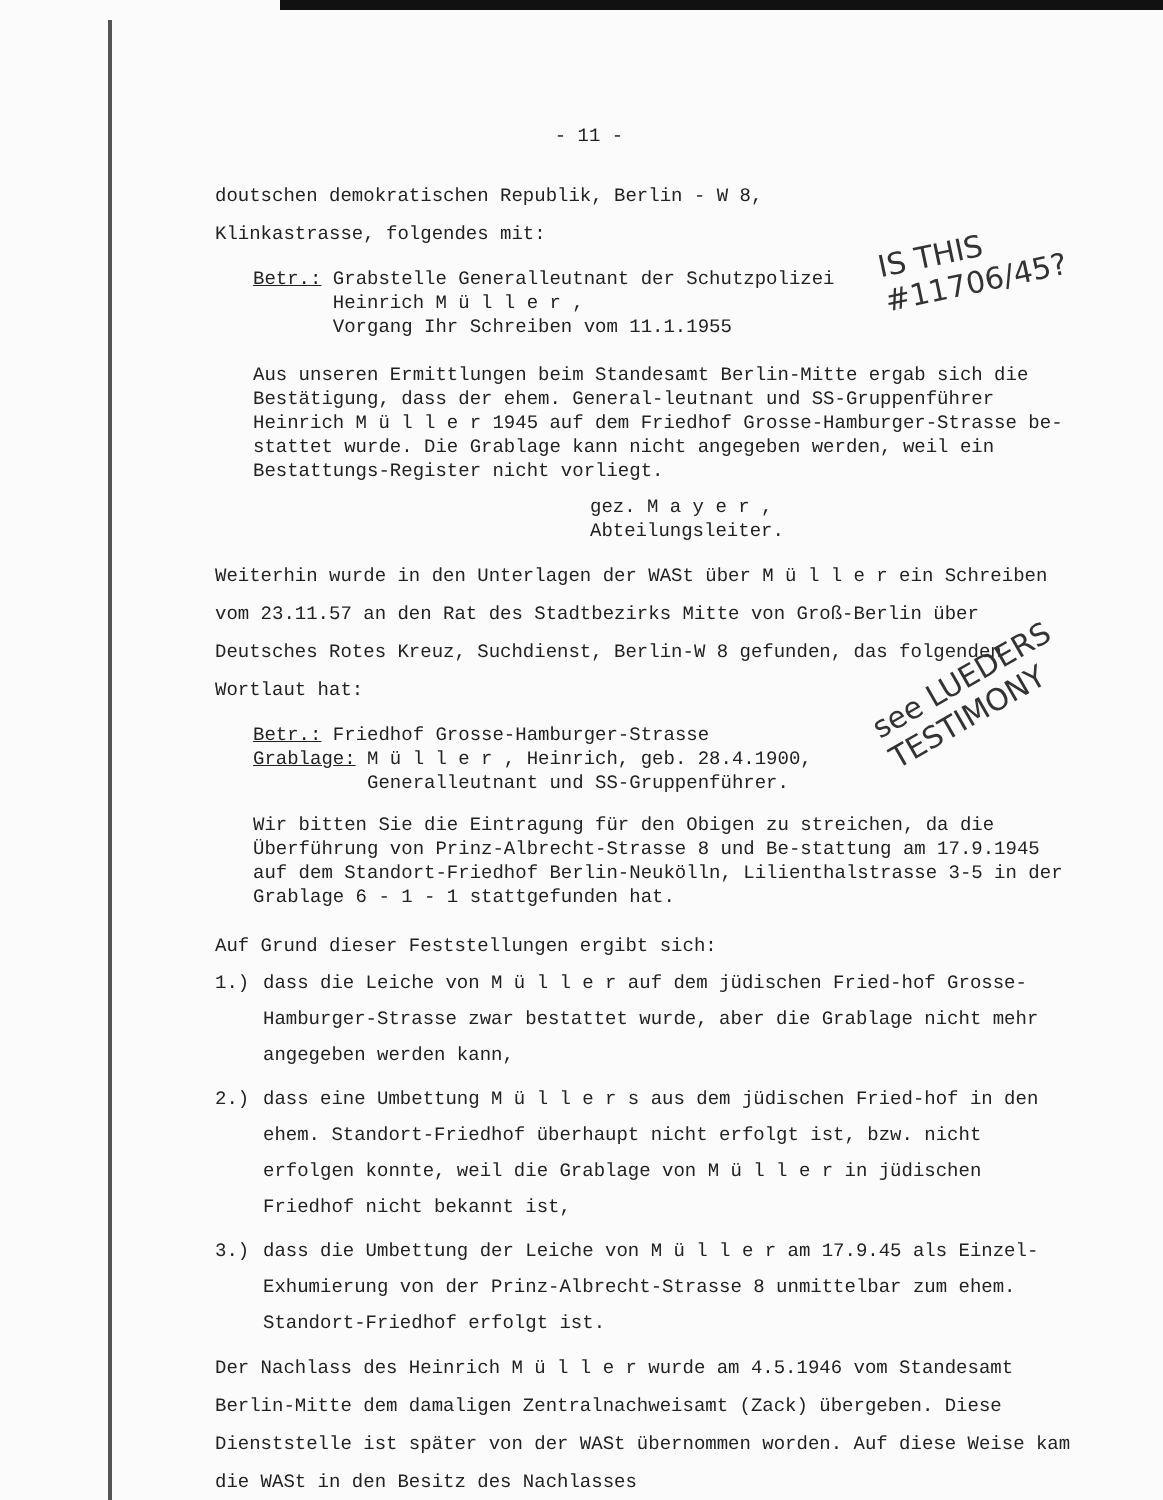IS THIS
#11706/45?
see LUEDERS
TESTIMONY
- 11 -
doutschen demokratischen Republik, Berlin - W 8,
Klinkastrasse, folgendes mit:
Betr.: Grabstelle Generalleutnant der Schutzpolizei
Heinrich M ü l l e r ,
Vorgang Ihr Schreiben vom 11.1.1955
Aus unseren Ermittlungen beim Standesamt Berlin-Mitte ergab sich die Bestätigung, dass der ehem. General-leutnant und SS-Gruppenführer Heinrich M ü l l e r 1945 auf dem Friedhof Grosse-Hamburger-Strasse be-stattet wurde. Die Grablage kann nicht angegeben werden, weil ein Bestattungs-Register nicht vorliegt.
gez. M a y e r ,
Abteilungsleiter.
Weiterhin wurde in den Unterlagen der WASt über M ü l l e r ein Schreiben vom 23.11.57 an den Rat des Stadtbezirks Mitte von Groß-Berlin über Deutsches Rotes Kreuz, Suchdienst, Berlin-W 8 gefunden, das folgenden Wortlaut hat:
Betr.: Friedhof Grosse-Hamburger-Strasse
Grablage: M ü l l e r , Heinrich, geb. 28.4.1900,
Generalleutnant und SS-Gruppenführer.
Wir bitten Sie die Eintragung für den Obigen zu streichen, da die Überführung von Prinz-Albrecht-Strasse 8 und Be-stattung am 17.9.1945 auf dem Standort-Friedhof Berlin-Neukölln, Lilienthalstrasse 3-5 in der Grablage 6 - 1 - 1 stattgefunden hat.
Auf Grund dieser Feststellungen ergibt sich:
1.) dass die Leiche von M ü l l e r auf dem jüdischen Fried-hof Grosse-Hamburger-Strasse zwar bestattet wurde, aber die Grablage nicht mehr angegeben werden kann,
2.) dass eine Umbettung M ü l l e r s aus dem jüdischen Fried-hof in den ehem. Standort-Friedhof überhaupt nicht erfolgt ist, bzw. nicht erfolgen konnte, weil die Grablage von M ü l l e r in jüdischen Friedhof nicht bekannt ist,
3.) dass die Umbettung der Leiche von M ü l l e r am 17.9.45 als Einzel-Exhumierung von der Prinz-Albrecht-Strasse 8 unmittelbar zum ehem. Standort-Friedhof erfolgt ist.
Der Nachlass des Heinrich M ü l l e r wurde am 4.5.1946 vom Standesamt Berlin-Mitte dem damaligen Zentralnachweisamt (Zack) übergeben. Diese Dienststelle ist später von der WASt übernommen worden. Auf diese Weise kam die WASt in den Besitz des Nachlasses